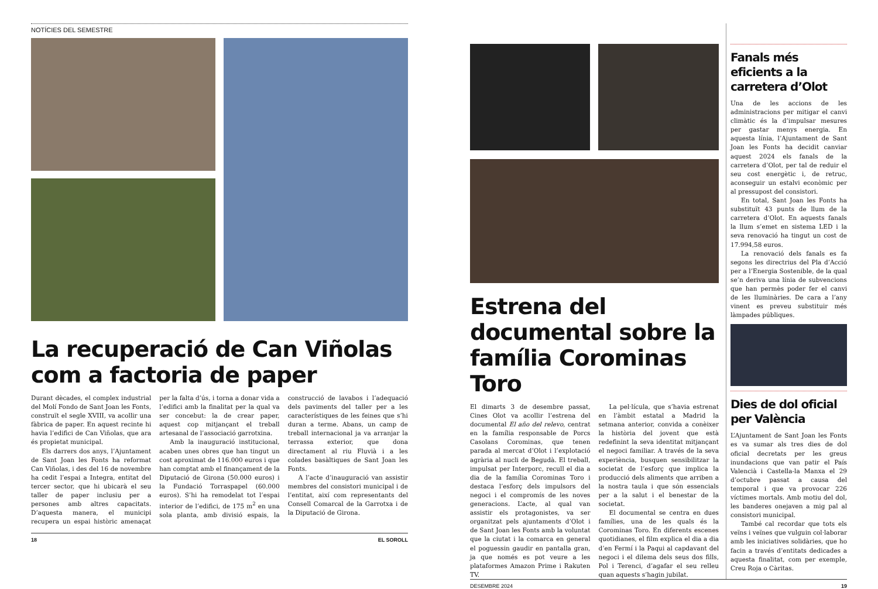NOTÍCIES DEL SEMESTRE
La recuperació de Can Viñolas com a factoria de paper
Durant dècades, el complex industrial del Molí Fondo de Sant Joan les Fonts, construït el segle XVIII, va acollir una fàbrica de paper. En aquest recinte hi havia l’edifici de Can Viñolas, que ara és propietat municipal.
Els darrers dos anys, l’Ajuntament de Sant Joan les Fonts ha reformat Can Viñolas, i des del 16 de novembre ha cedit l’espai a Integra, entitat del tercer sector, que hi ubicarà el seu taller de paper inclusiu per a persones amb altres capacitats. D’aquesta manera, el municipi recupera un espai històric amenaçat per la falta d’ús, i torna a donar vida a l’edifici amb la finalitat per la qual va ser concebut: la de crear paper, aquest cop mitjançant el treball artesanal de l’associació garrotxina.
Amb la inauguració institucional, acaben unes obres que han tingut un cost aproximat de 116.000 euros i que han comptat amb el finançament de la Diputació de Girona (50.000 euros) i la Fundació Torraspapel (60.000 euros). S’hi ha remodelat tot l’espai interior de l’edifici, de 175 m<sup>2</sup> en una sola planta, amb divisió espais, la construcció de lavabos i l’adequació dels paviments del taller per a les característiques de les feines que s’hi duran a terme. Abans, un camp de treball internacional ja va arranjar la terrassa exterior, que dona directament al riu Fluvià i a les colades basàltiques de Sant Joan les Fonts.
A l’acte d’inauguració van assistir membres del consistori municipal i de l’entitat, així com representants del Consell Comarcal de la Garrotxa i de la Diputació de Girona.
18 EL SOROLL
Estrena del documental sobre la família Corominas Toro
El dimarts 3 de desembre passat, Cines Olot va acollir l’estrena del documental El año del relevo, centrat en la família responsable de Porcs Casolans Corominas, que tenen parada al mercat d’Olot i l’explotació agrària al nucli de Begudà. El treball, impulsat per Interporc, recull el dia a dia de la família Corominas Toro i destaca l’esforç dels impulsors del negoci i el compromís de les noves generacions. L’acte, al qual van assistir els protagonistes, va ser organitzat pels ajuntaments d’Olot i de Sant Joan les Fonts amb la voluntat que la ciutat i la comarca en general el poguessin gaudir en pantalla gran, ja que només es pot veure a les plataformes Amazon Prime i Rakuten TV.
La pel·lícula, que s’havia estrenat en l’àmbit estatal a Madrid la setmana anterior, convida a conèixer la història del jovent que està redefinint la seva identitat mitjançant el negoci familiar. A través de la seva experiència, busquen sensibilitzar la societat de l’esforç que implica la producció dels aliments que arriben a la nostra taula i que són essencials per a la salut i el benestar de la societat.
El documental se centra en dues famílies, una de les quals és la Corominas Toro. En diferents escenes quotidianes, el film explica el dia a dia d’en Fermí i la Paqui al capdavant del negoci i el dilema dels seus dos fills, Pol i Terenci, d’agafar el seu relleu quan aquests s’hagin jubilat.
Fanals més eficients a la carretera d’Olot
Una de les accions de les administracions per mitigar el canvi climàtic és la d’impulsar mesures per gastar menys energia. En aquesta línia, l’Ajuntament de Sant Joan les Fonts ha decidit canviar aquest 2024 els fanals de la carretera d’Olot, per tal de reduir el seu cost energètic i, de retruc, aconseguir un estalvi econòmic per al pressupost del consistori.
En total, Sant Joan les Fonts ha substituït 43 punts de llum de la carretera d’Olot. En aquests fanals la llum s’emet en sistema LED i la seva renovació ha tingut un cost de 17.994,58 euros.
La renovació dels fanals es fa segons les directrius del Pla d’Acció per a l’Energia Sostenible, de la qual se’n deriva una línia de subvencions que han permès poder fer el canvi de les lluminàries. De cara a l’any vinent es preveu substituir més làmpades públiques.
Dies de dol oficial per València
L’Ajuntament de Sant Joan les Fonts es va sumar als tres dies de dol oficial decretats per les greus inundacions que van patir el País Valencià i Castella-la Manxa el 29 d’octubre passat a causa del temporal i que va provocar 226 víctimes mortals. Amb motiu del dol, les banderes onejaven a mig pal al consistori municipal.
També cal recordar que tots els veïns i veïnes que vulguin col·laborar amb les iniciatives solidàries, que ho facin a través d’entitats dedicades a aquesta finalitat, com per exemple, Creu Roja o Càritas.
DESEMBRE 2024 19